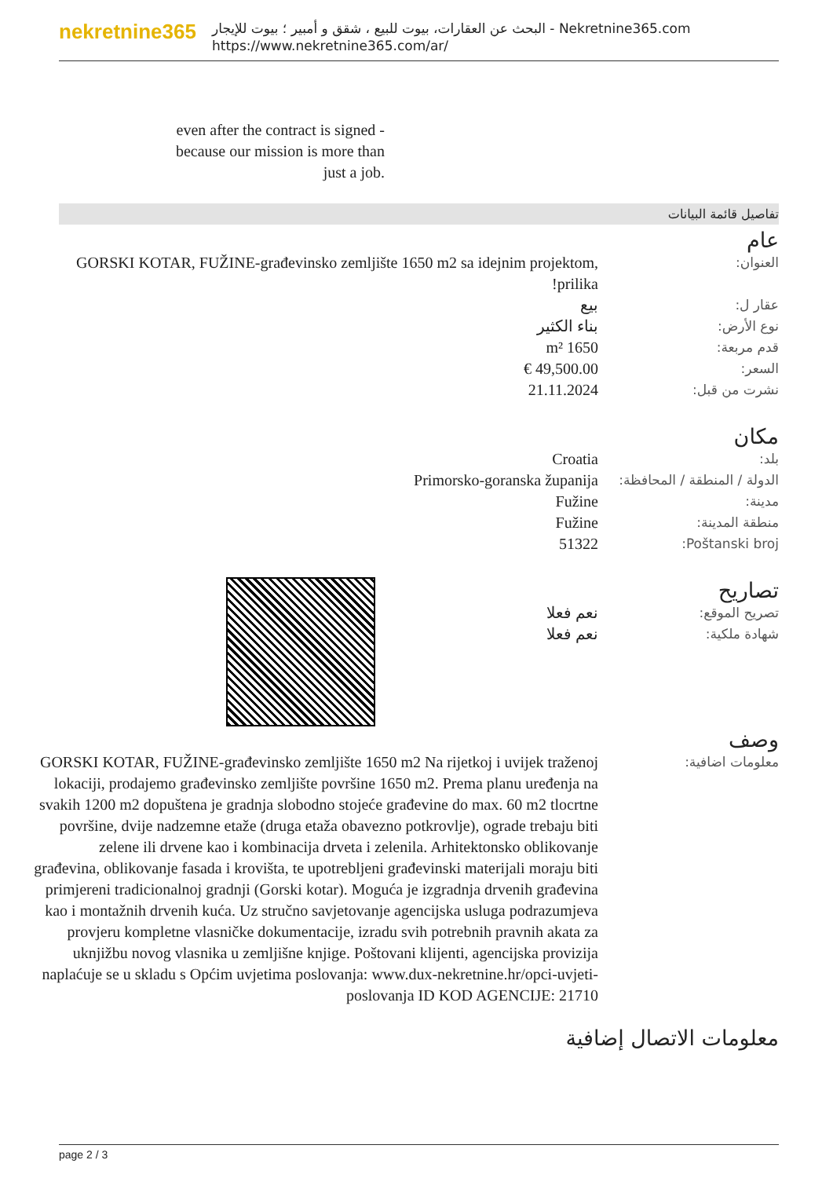nekretnine365
البحث عن العقارات، بيوت للبيع ، شقق و أمبير ؛ بيوت للإيجار - Nekretnine365.com
https://www.nekretnine365.com/ar/
even after the contract is signed - because our mission is more than just a job.
تفاصيل قائمة البيانات
عام
| العنوان: | GORSKI KOTAR, FUŽINE-građevinsko zemljište 1650 m2 sa idejnim projektom, prilika! |
| عقار ل: | بيع |
| نوع الأرض: | بناء الكثير |
| قدم مربعة: | 1650 m² |
| السعر: | 49,500.00 € |
| نشرت من قبل: | 21.11.2024 |
مكان
| بلد: | Croatia |
| الدولة / المنطقة / المحافظة: | Primorsko-goranska županija |
| مدينة: | Fužine |
| منطقة المدينة: | Fužine |
| Poštanski broj: | 51322 |
تصاريح
| تصريح الموقع: | نعم فعلا |
| شهادة ملكية: | نعم فعلا |
وصف
| معلومات اضافية: | GORSKI KOTAR, FUŽINE-građevinsko zemljište 1650 m2 Na rijetkoj i uvijek traženoj lokaciji, prodajemo građevinsko zemljište površine 1650 m2. Prema planu uređenja na svakih 1200 m2 dopuštena je gradnja slobodno stojeće građevine do max. 60 m2 tlocrtne površine, dvije nadzemne etaže (druga etaža obavezno potkrovlje), ograde trebaju biti zelene ili drvene kao i kombinacija drveta i zelenila. Arhitektonsko oblikovanje građevina, oblikovanje fasada i krovišta, te upotrebljeni građevinski materijali moraju biti primjereni tradicionalnoj gradnji (Gorski kotar). Moguća je izgradnja drvenih građevina kao i montažnih drvenih kuća. Uz stručno savjetovanje agencijska usluga podrazumjeva provjeru kompletne vlasničke dokumentacije, izradu svih potrebnih pravnih akata za uknjižbu novog vlasnika u zemljišne knjige. Poštovani klijenti, agencijska provizija naplaćuje se u skladu s Općim uvjetima poslovanja: www.dux-nekretnine.hr/opci-uvjeti-poslovanja ID KOD AGENCIJE: 21710 |
معلومات الاتصال إضافية
page 2 / 3